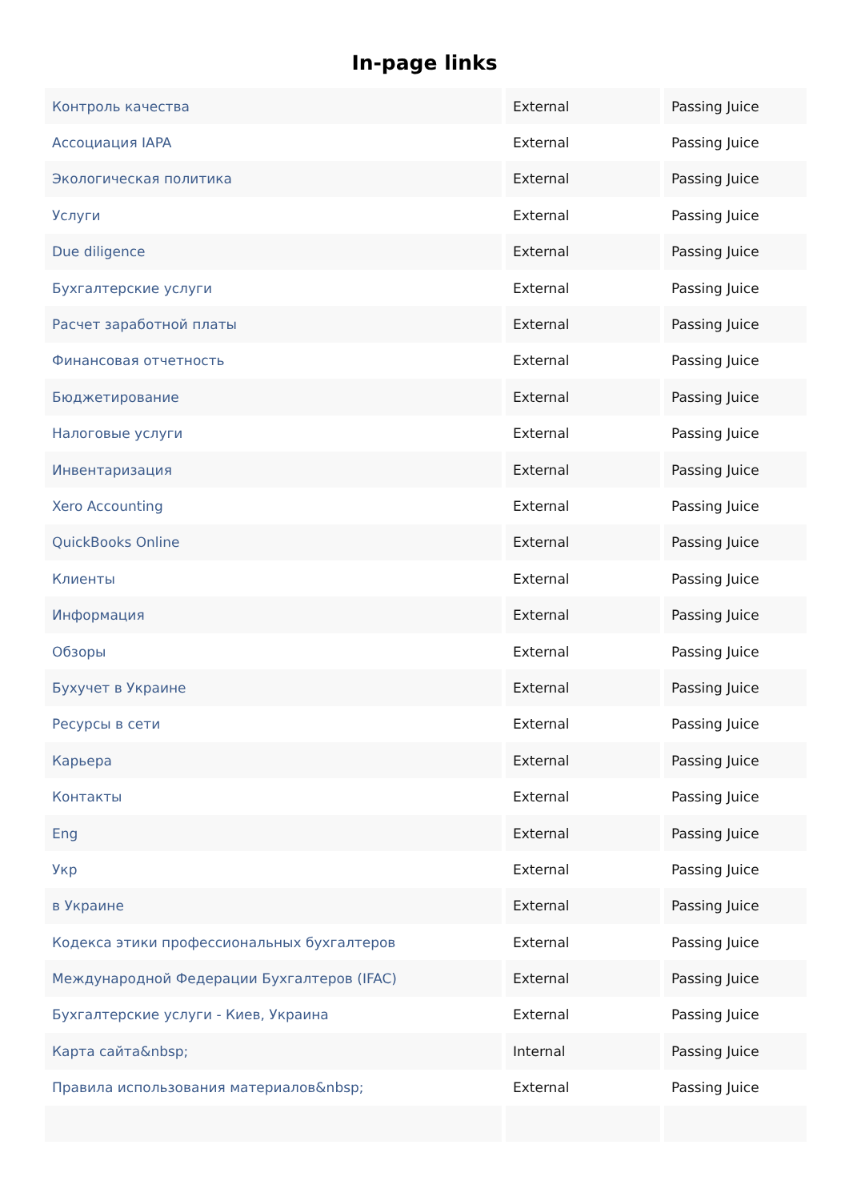In-page links
| Контроль качества | External | Passing Juice |
| Ассоциация IAPA | External | Passing Juice |
| Экологическая политика | External | Passing Juice |
| Услуги | External | Passing Juice |
| Due diligence | External | Passing Juice |
| Бухгалтерские услуги | External | Passing Juice |
| Расчет заработной платы | External | Passing Juice |
| Финансовая отчетность | External | Passing Juice |
| Бюджетирование | External | Passing Juice |
| Налоговые услуги | External | Passing Juice |
| Инвентаризация | External | Passing Juice |
| Xero Accounting | External | Passing Juice |
| QuickBooks Online | External | Passing Juice |
| Клиенты | External | Passing Juice |
| Информация | External | Passing Juice |
| Обзоры | External | Passing Juice |
| Бухучет в Украине | External | Passing Juice |
| Ресурсы в сети | External | Passing Juice |
| Карьера | External | Passing Juice |
| Контакты | External | Passing Juice |
| Eng | External | Passing Juice |
| Укр | External | Passing Juice |
| в Украине | External | Passing Juice |
| Кодекса этики профессиональных бухгалтеров | External | Passing Juice |
| Международной Федерации Бухгалтеров (IFAC) | External | Passing Juice |
| Бухгалтерские услуги - Киев, Украина | External | Passing Juice |
| Карта сайта&nbsp; | Internal | Passing Juice |
| Правила использования материалов&nbsp; | External | Passing Juice |